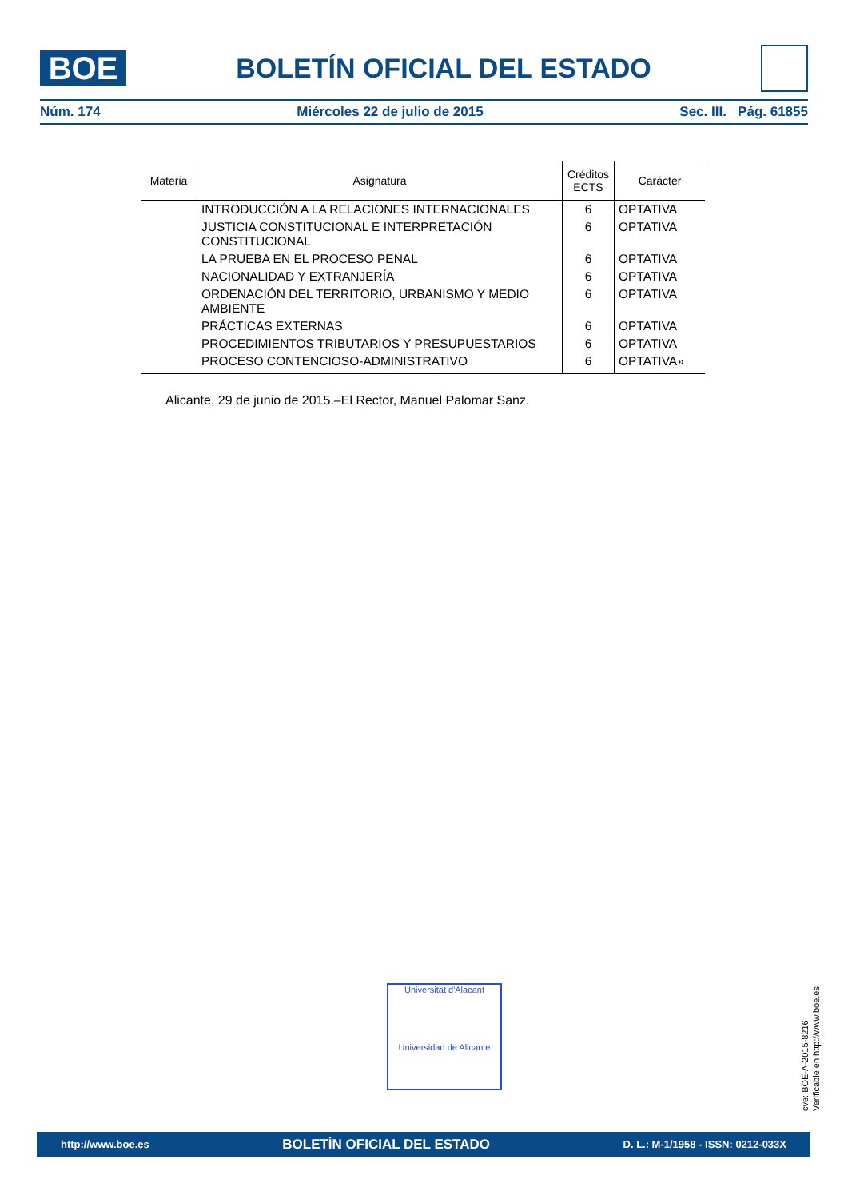BOE
BOLETÍN OFICIAL DEL ESTADO
Núm. 174 Miércoles 22 de julio de 2015 Sec. III. Pág. 61855
| Materia | Asignatura | Créditos ECTS | Carácter |
| --- | --- | --- | --- |
| | INTRODUCCIÓN A LA RELACIONES INTERNACIONALES | 6 | OPTATIVA |
| | JUSTICIA CONSTITUCIONAL E INTERPRETACIÓN CONSTITUCIONAL | 6 | OPTATIVA |
| | LA PRUEBA EN EL PROCESO PENAL | 6 | OPTATIVA |
| | NACIONALIDAD Y EXTRANJERÍA | 6 | OPTATIVA |
| | ORDENACIÓN DEL TERRITORIO, URBANISMO Y MEDIO AMBIENTE | 6 | OPTATIVA |
| | PRÁCTICAS EXTERNAS | 6 | OPTATIVA |
| | PROCEDIMIENTOS TRIBUTARIOS Y PRESUPUESTARIOS | 6 | OPTATIVA |
| | PROCESO CONTENCIOSO-ADMINISTRATIVO | 6 | OPTATIVA» |
Alicante, 29 de junio de 2015.–El Rector, Manuel Palomar Sanz.
Universitat d'Alacant
Universidad de Alicante
cve: BOE-A-2015-8216
Verificable en http://www.boe.es
http://www.boe.es BOLETÍN OFICIAL DEL ESTADO D. L.: M-1/1958 - ISSN: 0212-033X